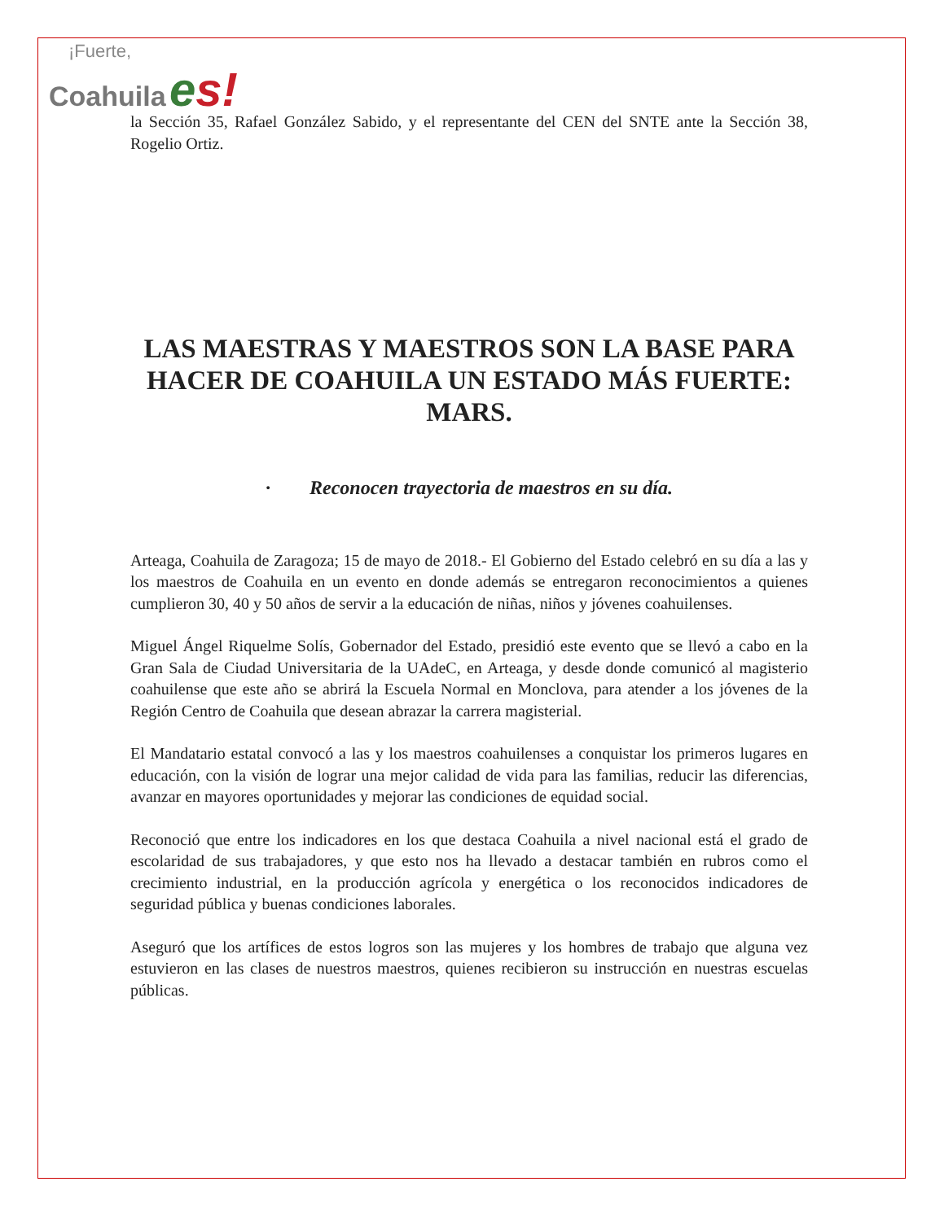¡Fuerte,
Coahuila es!
la Sección 35, Rafael González Sabido, y el representante del CEN del SNTE ante la Sección 38, Rogelio Ortiz.
LAS MAESTRAS Y MAESTROS SON LA BASE PARA HACER DE COAHUILA UN ESTADO MÁS FUERTE: MARS.
· Reconocen trayectoria de maestros en su día.
Arteaga, Coahuila de Zaragoza; 15 de mayo de 2018.- El Gobierno del Estado celebró en su día a las y los maestros de Coahuila en un evento en donde además se entregaron reconocimientos a quienes cumplieron 30, 40 y 50 años de servir a la educación de niñas, niños y jóvenes coahuilenses.
Miguel Ángel Riquelme Solís, Gobernador del Estado, presidió este evento que se llevó a cabo en la Gran Sala de Ciudad Universitaria de la UAdeC, en Arteaga, y desde donde comunicó al magisterio coahuilense que este año se abrirá la Escuela Normal en Monclova, para atender a los jóvenes de la Región Centro de Coahuila que desean abrazar la carrera magisterial.
El Mandatario estatal convocó a las y los maestros coahuilenses a conquistar los primeros lugares en educación, con la visión de lograr una mejor calidad de vida para las familias, reducir las diferencias, avanzar en mayores oportunidades y mejorar las condiciones de equidad social.
Reconoció que entre los indicadores en los que destaca Coahuila a nivel nacional está el grado de escolaridad de sus trabajadores, y que esto nos ha llevado a destacar también en rubros como el crecimiento industrial, en la producción agrícola y energética o los reconocidos indicadores de seguridad pública y buenas condiciones laborales.
Aseguró que los artífices de estos logros son las mujeres y los hombres de trabajo que alguna vez estuvieron en las clases de nuestros maestros, quienes recibieron su instrucción en nuestras escuelas públicas.